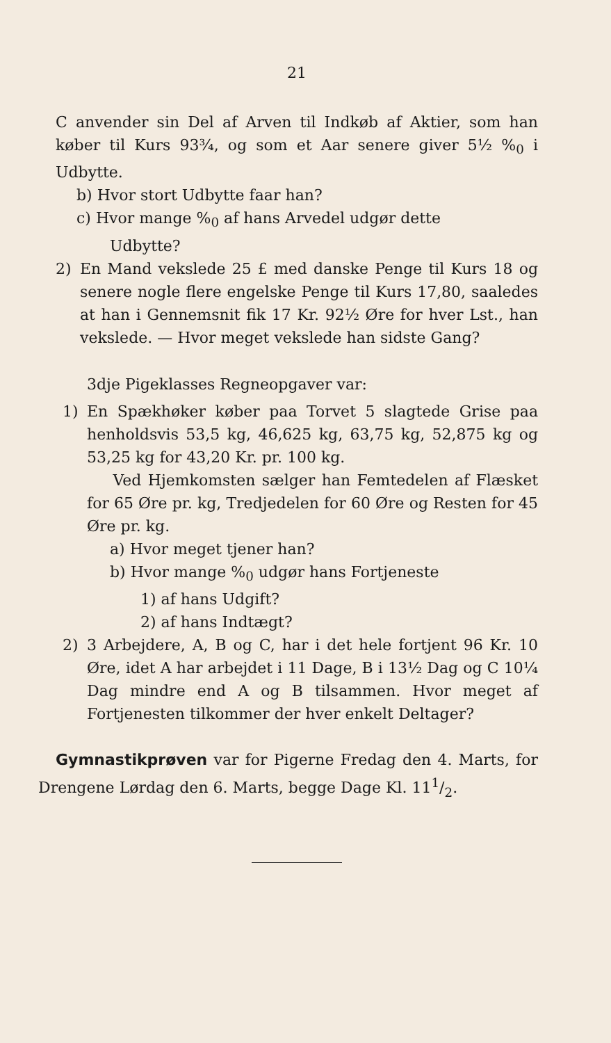21
C anvender sin Del af Arven til Indkøb af Aktier, som han køber til Kurs 93¾, og som et Aar senere giver 5½ %<sub>0</sub> i Udbytte.
b) Hvor stort Udbytte faar han?
c) Hvor mange %<sub>0</sub> af hans Arvedel udgør dette
Udbytte?
2) En Mand vekslede 25 £ med danske Penge til Kurs 18 og senere nogle flere engelske Penge til Kurs 17,80, saaledes at han i Gennemsnit fik 17 Kr. 92½ Øre for hver Lst., han vekslede. — Hvor meget vekslede han sidste Gang?
3dje Pigeklasses Regneopgaver var:
1) En Spækhøker køber paa Torvet 5 slagtede Grise paa henholdsvis 53,5 kg, 46,625 kg, 63,75 kg, 52,875 kg og 53,25 kg for 43,20 Kr. pr. 100 kg.
Ved Hjemkomsten sælger han Femtedelen af Flæsket for 65 Øre pr. kg, Tredjedelen for 60 Øre og Resten for 45 Øre pr. kg.
a) Hvor meget tjener han?
b) Hvor mange %<sub>0</sub> udgør hans Fortjeneste
1) af hans Udgift?
2) af hans Indtægt?
2) 3 Arbejdere, A, B og C, har i det hele fortjent 96 Kr. 10 Øre, idet A har arbejdet i 11 Dage, B i 13½ Dag og C 10¼ Dag mindre end A og B tilsammen. Hvor meget af Fortjenesten tilkommer der hver enkelt Deltager?
Gymnastikprøven var for Pigerne Fredag den 4. Marts, for Drengene Lørdag den 6. Marts, begge Dage Kl. 111/2.